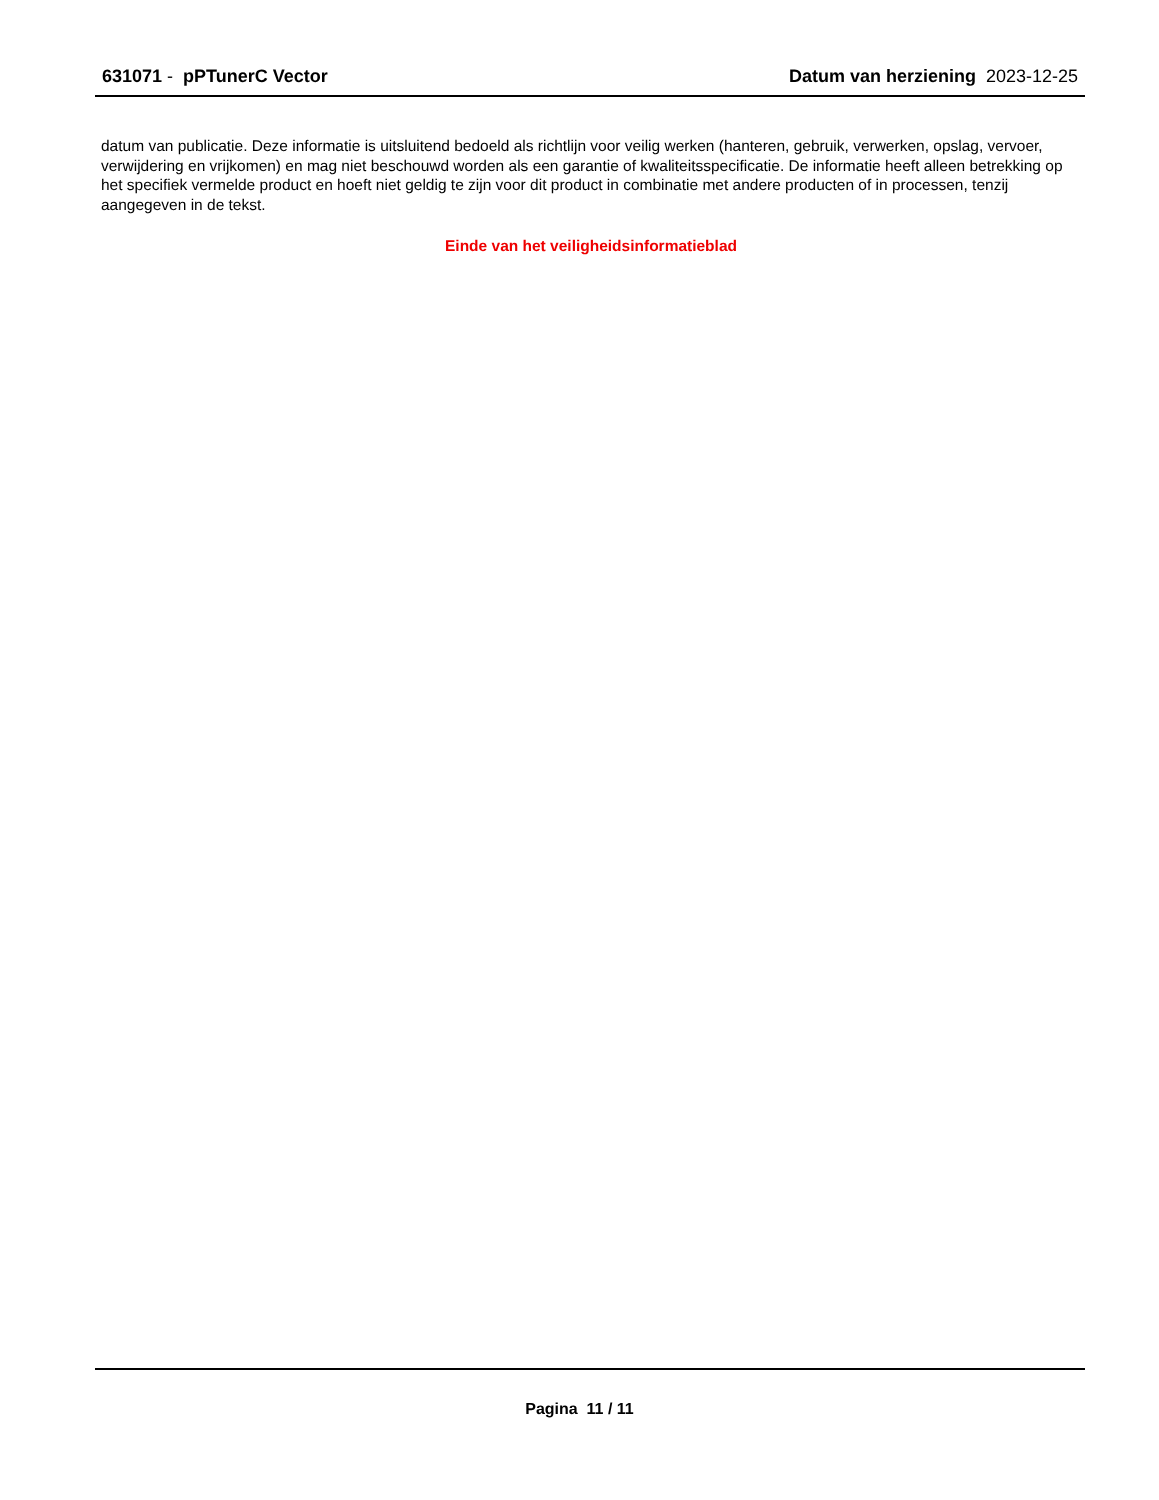631071 - pPTunerC Vector Datum van herziening 2023-12-25
datum van publicatie. Deze informatie is uitsluitend bedoeld als richtlijn voor veilig werken (hanteren, gebruik, verwerken, opslag, vervoer, verwijdering en vrijkomen) en mag niet beschouwd worden als een garantie of kwaliteitsspecificatie. De informatie heeft alleen betrekking op het specifiek vermelde product en hoeft niet geldig te zijn voor dit product in combinatie met andere producten of in processen, tenzij aangegeven in de tekst.
Einde van het veiligheidsinformatieblad
Pagina 11 / 11